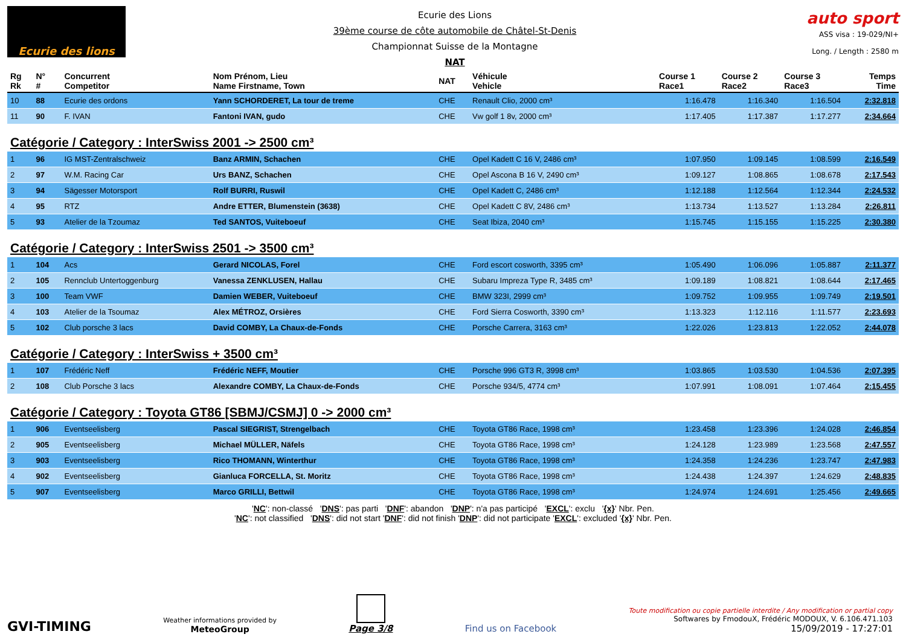Ecurie des lions
Ecurie des Lions
39ème course de côte automobile de Châtel-St-Denis
Championnat Suisse de la Montagne
NAT
auto sport
ASS visa : 19-029/NI+
Long. / Length : 2580 m
| Rg Rk | N° # | Concurrent Competitor | Nom Prénom, Lieu Name Firstname, Town | NAT | Véhicule Vehicle | Course 1 Race1 | Course 2 Race2 | Course 3 Race3 | Temps Time |
| --- | --- | --- | --- | --- | --- | --- | --- | --- | --- |
| 10 | 88 | Ecurie des ordons | Yann SCHORDERET, La tour de treme | CHE | Renault Clio, 2000 cm³ | 1:16.478 | 1:16.340 | 1:16.504 | 2:32.818 |
| 11 | 90 | F. IVAN | Fantoni IVAN, gudo | CHE | Vw golf 1 8v, 2000 cm³ | 1:17.405 | 1:17.387 | 1:17.277 | 2:34.664 |
| Catégorie / Category : InterSwiss 2001 -> 2500 cm³ | | | | | | | | | |
| 1 | 96 | IG MST-Zentralschweiz | Banz ARMIN, Schachen | CHE | Opel Kadett C 16 V, 2486 cm³ | 1:07.950 | 1:09.145 | 1:08.599 | 2:16.549 |
| 2 | 97 | W.M. Racing Car | Urs BANZ, Schachen | CHE | Opel Ascona B 16 V, 2490 cm³ | 1:09.127 | 1:08.865 | 1:08.678 | 2:17.543 |
| 3 | 94 | Sägesser Motorsport | Rolf BURRI, Ruswil | CHE | Opel Kadett C, 2486 cm³ | 1:12.188 | 1:12.564 | 1:12.344 | 2:24.532 |
| 4 | 95 | RTZ | Andre ETTER, Blumenstein (3638) | CHE | Opel Kadett C 8V, 2486 cm³ | 1:13.734 | 1:13.527 | 1:13.284 | 2:26.811 |
| 5 | 93 | Atelier de la Tzoumaz | Ted SANTOS, Vuiteboeuf | CHE | Seat Ibiza, 2040 cm³ | 1:15.745 | 1:15.155 | 1:15.225 | 2:30.380 |
| Catégorie / Category : InterSwiss 2501 -> 3500 cm³ | | | | | | | | | |
| 1 | 104 | Acs | Gerard NICOLAS, Forel | CHE | Ford escort cosworth, 3395 cm³ | 1:05.490 | 1:06.096 | 1:05.887 | 2:11.377 |
| 2 | 105 | Rennclub Untertoggenburg | Vanessa ZENKLUSEN, Hallau | CHE | Subaru Impreza Type R, 3485 cm³ | 1:09.189 | 1:08.821 | 1:08.644 | 2:17.465 |
| 3 | 100 | Team VWF | Damien WEBER, Vuiteboeuf | CHE | BMW 323I, 2999 cm³ | 1:09.752 | 1:09.955 | 1:09.749 | 2:19.501 |
| 4 | 103 | Atelier de la Tsoumaz | Alex MÉTROZ, Orsières | CHE | Ford Sierra Cosworth, 3390 cm³ | 1:13.323 | 1:12.116 | 1:11.577 | 2:23.693 |
| 5 | 102 | Club porsche 3 lacs | David COMBY, La Chaux-de-Fonds | CHE | Porsche Carrera, 3163 cm³ | 1:22.026 | 1:23.813 | 1:22.052 | 2:44.078 |
| Catégorie / Category : InterSwiss + 3500 cm³ | | | | | | | | | |
| 1 | 107 | Frédéric Neff | Frédéric NEFF, Moutier | CHE | Porsche 996 GT3 R, 3998 cm³ | 1:03.865 | 1:03.530 | 1:04.536 | 2:07.395 |
| 2 | 108 | Club Porsche 3 lacs | Alexandre COMBY, La Chaux-de-Fonds | CHE | Porsche 934/5, 4774 cm³ | 1:07.991 | 1:08.091 | 1:07.464 | 2:15.455 |
| Catégorie / Category : Toyota GT86 [SBMJ/CSMJ] 0 -> 2000 cm³ | | | | | | | | | |
| 1 | 906 | Eventseelisberg | Pascal SIEGRIST, Strengelbach | CHE | Toyota GT86 Race, 1998 cm³ | 1:23.458 | 1:23.396 | 1:24.028 | 2:46.854 |
| 2 | 905 | Eventseelisberg | Michael MÜLLER, Näfels | CHE | Toyota GT86 Race, 1998 cm³ | 1:24.128 | 1:23.989 | 1:23.568 | 2:47.557 |
| 3 | 903 | Eventseelisberg | Rico THOMANN, Winterthur | CHE | Toyota GT86 Race, 1998 cm³ | 1:24.358 | 1:24.236 | 1:23.747 | 2:47.983 |
| 4 | 902 | Eventseelisberg | Gianluca FORCELLA, St. Moritz | CHE | Toyota GT86 Race, 1998 cm³ | 1:24.438 | 1:24.397 | 1:24.629 | 2:48.835 |
| 5 | 907 | Eventseelisberg | Marco GRILLI, Bettwil | CHE | Toyota GT86 Race, 1998 cm³ | 1:24.974 | 1:24.691 | 1:25.456 | 2:49.665 |
'NC': non-classé 'DNS': pas parti 'DNF': abandon 'DNP': n'a pas participé 'EXCL': exclu '{x}' Nbr. Pen.
'NC': not classified 'DNS': did not start 'DNF': did not finish 'DNP': did not participate 'EXCL': excluded '{x}' Nbr. Pen.
GVI-TIMING
Weather informations provided by
MeteoGroup
Page 3/8
Find us on Facebook
Toute modification ou copie partielle interdite / Any modification or partial copy
Softwares by FmodouX, Frédéric MODOUX, V. 6.106.471.103
15/09/2019 - 17:27:01